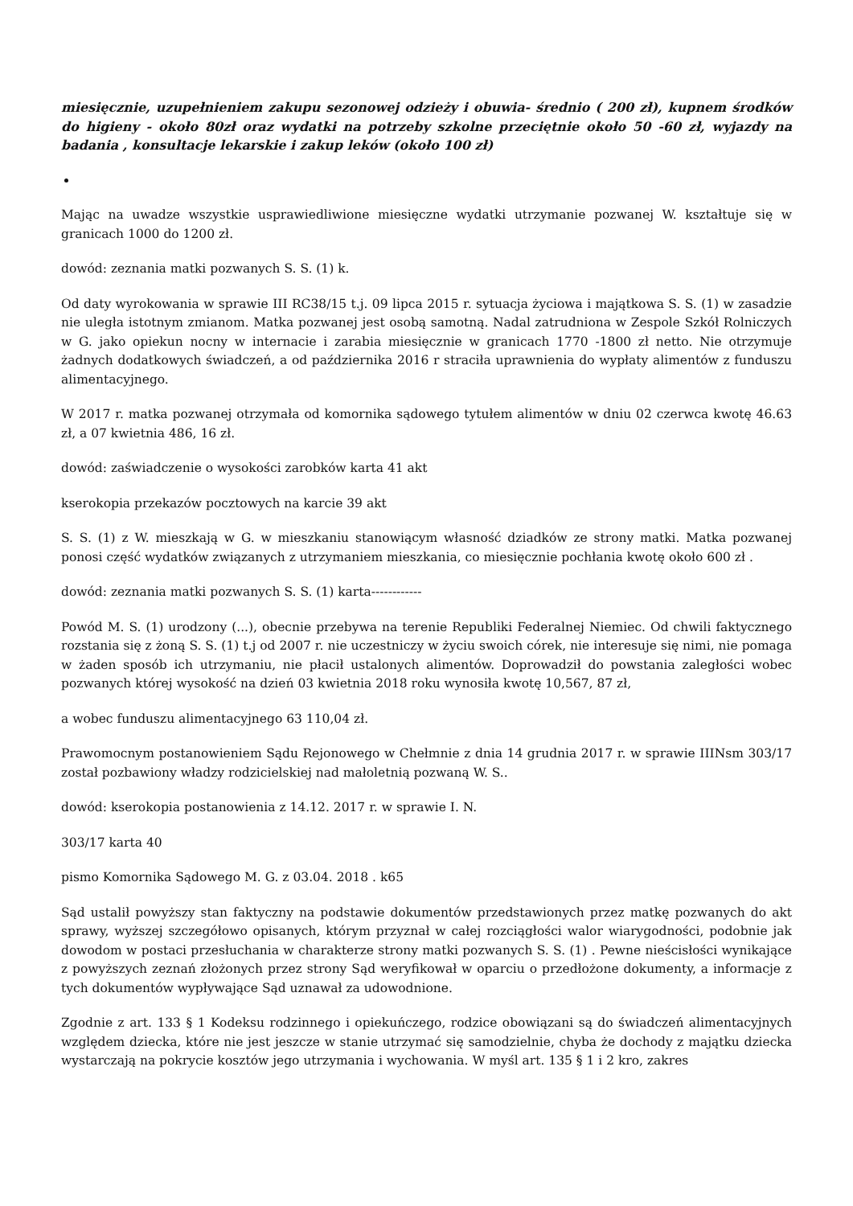miesięcznie, uzupełnieniem zakupu sezonowej odzieży i obuwia- średnio ( 200 zł), kupnem środków do higieny - około 80zł oraz wydatki na potrzeby szkolne przeciętnie około 50 -60 zł, wyjazdy na badania , konsultacje lekarskie i zakup leków (około 100 zł)
Mając na uwadze wszystkie usprawiedliwione miesięczne wydatki utrzymanie pozwanej W. kształtuje się w granicach 1000 do 1200 zł.
dowód: zeznania matki pozwanych S. S. (1) k.
Od daty wyrokowania w sprawie III RC38/15 t.j. 09 lipca 2015 r. sytuacja życiowa i majątkowa S. S. (1) w zasadzie nie uległa istotnym zmianom. Matka pozwanej jest osobą samotną. Nadal zatrudniona w Zespole Szkół Rolniczych w G. jako opiekun nocny w internacie i zarabia miesięcznie w granicach 1770 -1800 zł netto. Nie otrzymuje żadnych dodatkowych świadczeń, a od października 2016 r straciła uprawnienia do wypłaty alimentów z funduszu alimentacyjnego.
W 2017 r. matka pozwanej otrzymała od komornika sądowego tytułem alimentów w dniu 02 czerwca kwotę 46.63 zł, a 07 kwietnia 486, 16 zł.
dowód: zaświadczenie o wysokości zarobków karta 41 akt
kserokopia przekazów pocztowych na karcie 39 akt
S. S. (1) z W. mieszkają w G. w mieszkaniu stanowiącym własność dziadków ze strony matki. Matka pozwanej ponosi część wydatków związanych z utrzymaniem mieszkania, co miesięcznie pochłania kwotę około 600 zł .
dowód: zeznania matki pozwanych S. S. (1) karta------------
Powód M. S. (1) urodzony (...), obecnie przebywa na terenie Republiki Federalnej Niemiec. Od chwili faktycznego rozstania się z żoną S. S. (1) t.j od 2007 r. nie uczestniczy w życiu swoich córek, nie interesuje się nimi, nie pomaga w żaden sposób ich utrzymaniu, nie płacił ustalonych alimentów. Doprowadził do powstania zaległości wobec pozwanych której wysokość na dzień 03 kwietnia 2018 roku wynosiła kwotę 10,567, 87 zł,
a wobec funduszu alimentacyjnego 63 110,04 zł.
Prawomocnym postanowieniem Sądu Rejonowego w Chełmnie z dnia 14 grudnia 2017 r. w sprawie IIINsm 303/17 został pozbawiony władzy rodzicielskiej nad małoletnią pozwaną W. S..
dowód: kserokopia postanowienia z 14.12. 2017 r. w sprawie I. N.
303/17 karta 40
pismo Komornika Sądowego M. G. z 03.04. 2018 . k65
Sąd ustalił powyższy stan faktyczny na podstawie dokumentów przedstawionych przez matkę pozwanych do akt sprawy, wyższej szczegółowo opisanych, którym przyznał w całej rozciągłości walor wiarygodności, podobnie jak dowodom w postaci przesłuchania w charakterze strony matki pozwanych S. S. (1) . Pewne nieścisłości wynikające z powyższych zeznań złożonych przez strony Sąd weryfikował w oparciu o przedłożone dokumenty, a informacje z tych dokumentów wypływające Sąd uznawał za udowodnione.
Zgodnie z art. 133 § 1 Kodeksu rodzinnego i opiekuńczego, rodzice obowiązani są do świadczeń alimentacyjnych względem dziecka, które nie jest jeszcze w stanie utrzymać się samodzielnie, chyba że dochody z majątku dziecka wystarczają na pokrycie kosztów jego utrzymania i wychowania. W myśl art. 135 § 1 i 2 kro, zakres